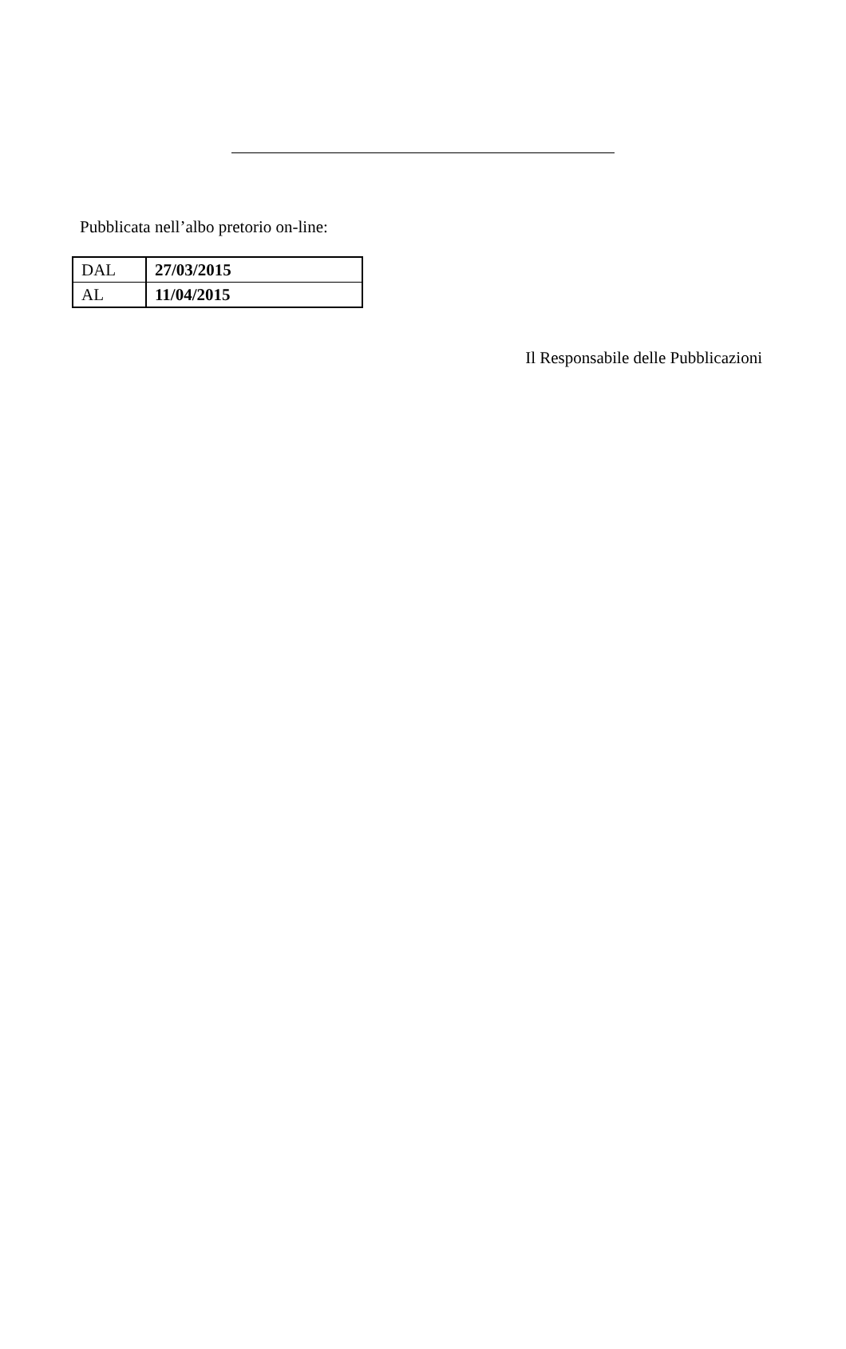Pubblicata nell’albo pretorio on-line:
| DAL | 27/03/2015 |
| AL | 11/04/2015 |
Il Responsabile delle Pubblicazioni